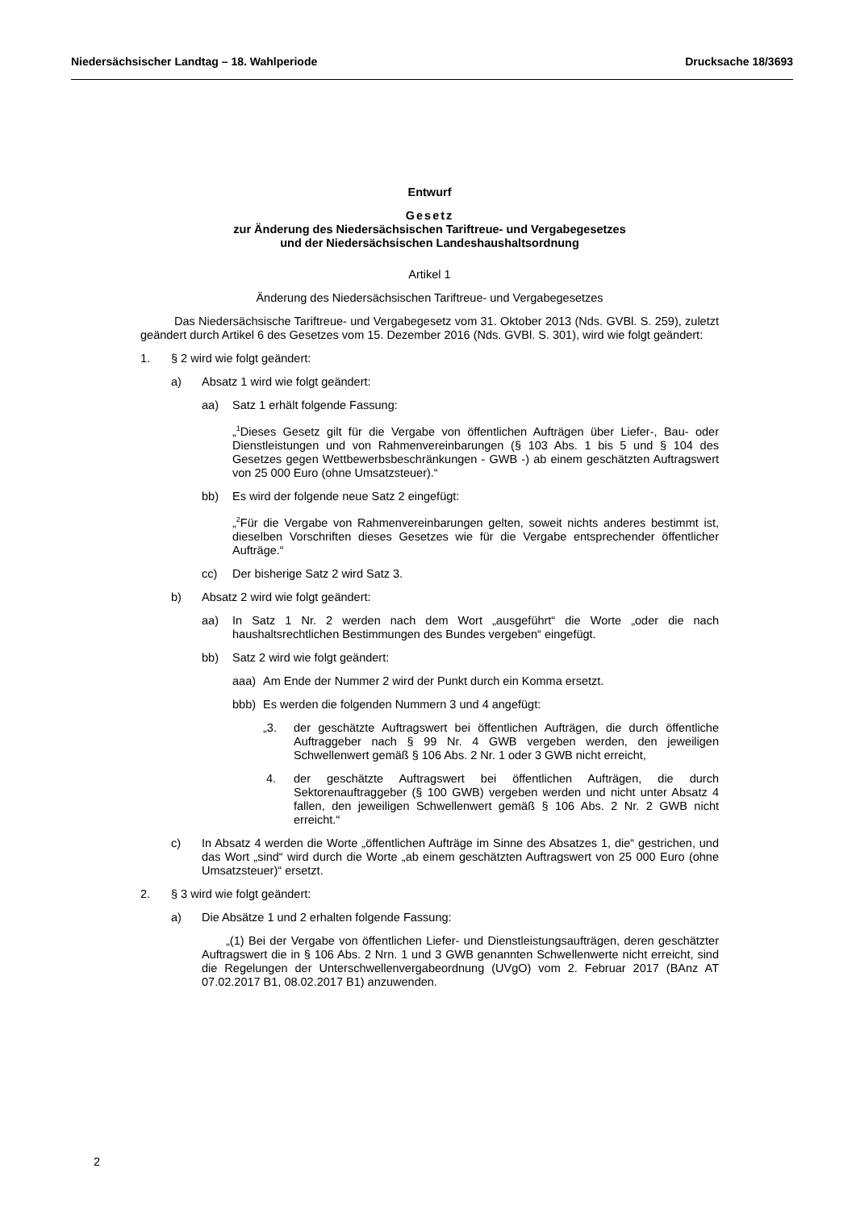Niedersächsischer Landtag – 18. Wahlperiode Drucksache 18/3693
Entwurf
Gesetz
zur Änderung des Niedersächsischen Tariftreue- und Vergabegesetzes
und der Niedersächsischen Landeshaushaltsordnung
Artikel 1
Änderung des Niedersächsischen Tariftreue- und Vergabegesetzes
Das Niedersächsische Tariftreue- und Vergabegesetz vom 31. Oktober 2013 (Nds. GVBl. S. 259), zuletzt geändert durch Artikel 6 des Gesetzes vom 15. Dezember 2016 (Nds. GVBl. S. 301), wird wie folgt geändert:
1. § 2 wird wie folgt geändert:
a) Absatz 1 wird wie folgt geändert:
aa) Satz 1 erhält folgende Fassung:
„<sup>1</sup>Dieses Gesetz gilt für die Vergabe von öffentlichen Aufträgen über Liefer-, Bau- oder Dienstleistungen und von Rahmenvereinbarungen (§ 103 Abs. 1 bis 5 und § 104 des Gesetzes gegen Wettbewerbsbeschränkungen - GWB -) ab einem geschätzten Auftragswert von 25 000 Euro (ohne Umsatzsteuer).“
bb) Es wird der folgende neue Satz 2 eingefügt:
„<sup>2</sup>Für die Vergabe von Rahmenvereinbarungen gelten, soweit nichts anderes bestimmt ist, dieselben Vorschriften dieses Gesetzes wie für die Vergabe entsprechender öffentlicher Aufträge.“
cc) Der bisherige Satz 2 wird Satz 3.
b) Absatz 2 wird wie folgt geändert:
aa) In Satz 1 Nr. 2 werden nach dem Wort „ausgeführt“ die Worte „oder die nach haushaltsrechtlichen Bestimmungen des Bundes vergeben“ eingefügt.
bb) Satz 2 wird wie folgt geändert:
aaa) Am Ende der Nummer 2 wird der Punkt durch ein Komma ersetzt.
bbb) Es werden die folgenden Nummern 3 und 4 angefügt:
„3. der geschätzte Auftragswert bei öffentlichen Aufträgen, die durch öffentliche Auftraggeber nach § 99 Nr. 4 GWB vergeben werden, den jeweiligen Schwellenwert gemäß § 106 Abs. 2 Nr. 1 oder 3 GWB nicht erreicht,
4. der geschätzte Auftragswert bei öffentlichen Aufträgen, die durch Sektorenauftraggeber (§ 100 GWB) vergeben werden und nicht unter Absatz 4 fallen, den jeweiligen Schwellenwert gemäß § 106 Abs. 2 Nr. 2 GWB nicht erreicht.“
c) In Absatz 4 werden die Worte „öffentlichen Aufträge im Sinne des Absatzes 1, die“ gestrichen, und das Wort „sind“ wird durch die Worte „ab einem geschätzten Auftragswert von 25 000 Euro (ohne Umsatzsteuer)“ ersetzt.
2. § 3 wird wie folgt geändert:
a) Die Absätze 1 und 2 erhalten folgende Fassung:
„(1) Bei der Vergabe von öffentlichen Liefer- und Dienstleistungsaufträgen, deren geschätzter Auftragswert die in § 106 Abs. 2 Nrn. 1 und 3 GWB genannten Schwellenwerte nicht erreicht, sind die Regelungen der Unterschwellenvergabeordnung (UVgO) vom 2. Februar 2017 (BAnz AT 07.02.2017 B1, 08.02.2017 B1) anzuwenden.
2